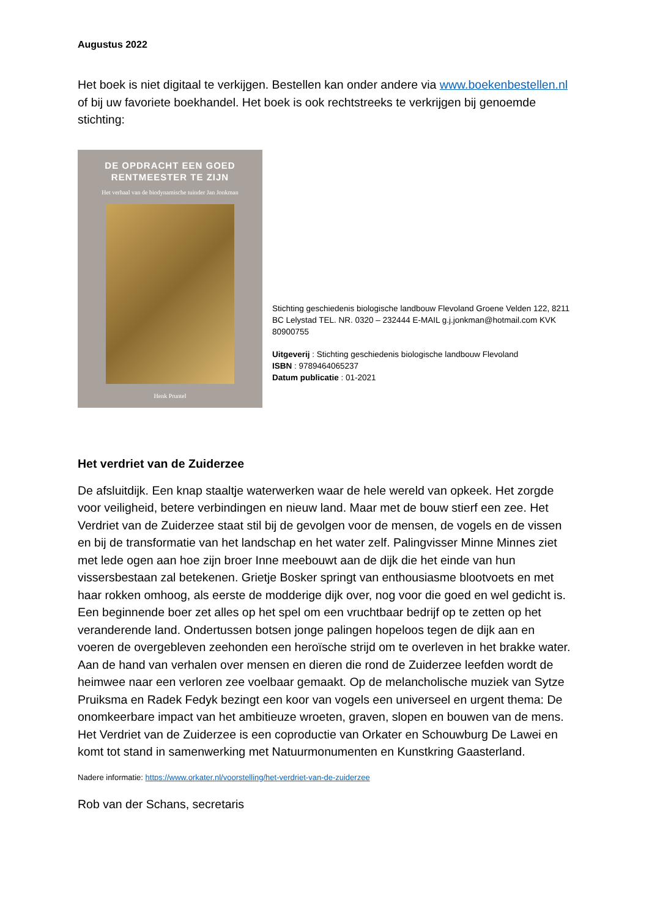Augustus 2022
Het boek is niet digitaal te verkijgen. Bestellen kan onder andere via www.boekenbestellen.nl of bij uw favoriete boekhandel. Het boek is ook rechtstreeks te verkrijgen bij genoemde stichting:
DE OPDRACHT EEN GOED
RENTMEESTER TE ZIJN
Het verhaal van de biodynamische tuinder Jan Jonkman
Henk Pruntel
Stichting geschiedenis biologische landbouw Flevoland Groene Velden 122, 8211 BC Lelystad TEL. NR. 0320 – 232444 E-MAIL g.j.jonkman@hotmail.com KVK 80900755
Uitgeverij : Stichting geschiedenis biologische landbouw Flevoland
ISBN : 9789464065237
Datum publicatie : 01-2021
Het verdriet van de Zuiderzee
De afsluitdijk. Een knap staaltje waterwerken waar de hele wereld van opkeek. Het zorgde voor veiligheid, betere verbindingen en nieuw land. Maar met de bouw stierf een zee. Het Verdriet van de Zuiderzee staat stil bij de gevolgen voor de mensen, de vogels en de vissen en bij de transformatie van het landschap en het water zelf. Palingvisser Minne Minnes ziet met lede ogen aan hoe zijn broer Inne meebouwt aan de dijk die het einde van hun vissersbestaan zal betekenen. Grietje Bosker springt van enthousiasme blootvoets en met haar rokken omhoog, als eerste de modderige dijk over, nog voor die goed en wel gedicht is. Een beginnende boer zet alles op het spel om een vruchtbaar bedrijf op te zetten op het veranderende land. Ondertussen botsen jonge palingen hopeloos tegen de dijk aan en voeren de overgebleven zeehonden een heroïsche strijd om te overleven in het brakke water. Aan de hand van verhalen over mensen en dieren die rond de Zuiderzee leefden wordt de heimwee naar een verloren zee voelbaar gemaakt. Op de melancholische muziek van Sytze Pruiksma en Radek Fedyk bezingt een koor van vogels een universeel en urgent thema: De onomkeerbare impact van het ambitieuze wroeten, graven, slopen en bouwen van de mens. Het Verdriet van de Zuiderzee is een coproductie van Orkater en Schouwburg De Lawei en komt tot stand in samenwerking met Natuurmonumenten en Kunstkring Gaasterland.
Nadere informatie: https://www.orkater.nl/voorstelling/het-verdriet-van-de-zuiderzee
Rob van der Schans, secretaris